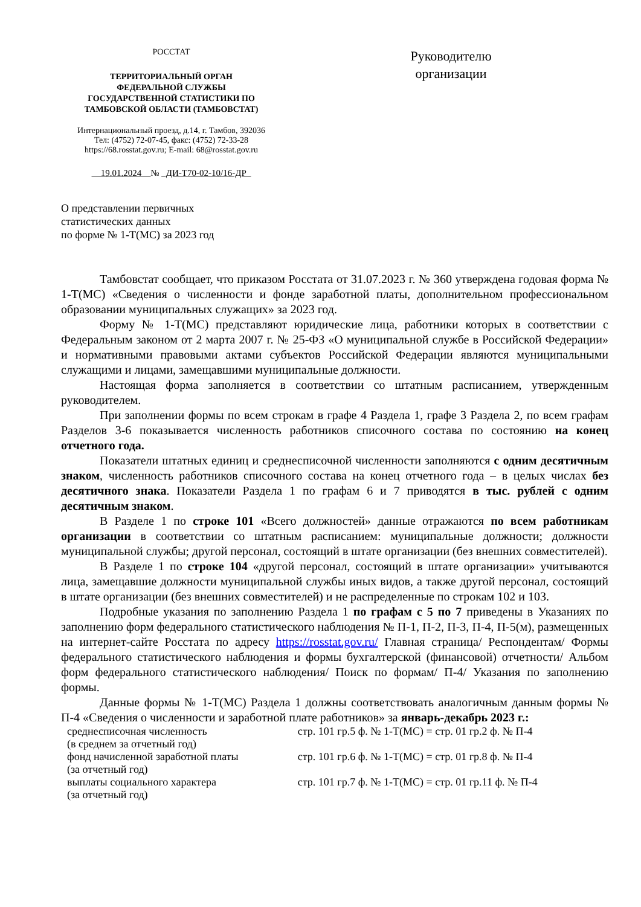РОССТАТ
ТЕРРИТОРИАЛЬНЫЙ ОРГАН
ФЕДЕРАЛЬНОЙ СЛУЖБЫ
ГОСУДАРСТВЕННОЙ СТАТИСТИКИ ПО
ТАМБОВСКОЙ ОБЛАСТИ (ТАМБОВСТАТ)
Интернациональный проезд, д.14, г. Тамбов, 392036
Тел: (4752) 72-07-45, факс: (4752) 72-33-28
https://68.rosstat.gov.ru; E-mail: 68@rosstat.gov.ru
__19.01.2024__№ _ДИ-Т70-02-10/16-ДР_
Руководителю
организации
О представлении первичных
статистических данных
по форме № 1-Т(МС) за 2023 год
Тамбовстат сообщает, что приказом Росстата от 31.07.2023 г. № 360 утверждена годовая форма № 1-Т(МС) «Сведения о численности и фонде заработной платы, дополнительном профессиональном образовании муниципальных служащих» за 2023 год.
Форму № 1-Т(МС) представляют юридические лица, работники которых в соответствии с Федеральным законом от 2 марта 2007 г. № 25-ФЗ «О муниципальной службе в Российской Федерации» и нормативными правовыми актами субъектов Российской Федерации являются муниципальными служащими и лицами, замещавшими муниципальные должности.
Настоящая форма заполняется в соответствии со штатным расписанием, утвержденным руководителем.
При заполнении формы по всем строкам в графе 4 Раздела 1, графе 3 Раздела 2, по всем графам Разделов 3-6 показывается численность работников списочного состава по состоянию на конец отчетного года.
Показатели штатных единиц и среднесписочной численности заполняются с одним десятичным знаком, численность работников списочного состава на конец отчетного года – в целых числах без десятичного знака. Показатели Раздела 1 по графам 6 и 7 приводятся в тыс. рублей с одним десятичным знаком.
В Разделе 1 по строке 101 «Всего должностей» данные отражаются по всем работникам организации в соответствии со штатным расписанием: муниципальные должности; должности муниципальной службы; другой персонал, состоящий в штате организации (без внешних совместителей).
В Разделе 1 по строке 104 «другой персонал, состоящий в штате организации» учитываются лица, замещавшие должности муниципальной службы иных видов, а также другой персонал, состоящий в штате организации (без внешних совместителей) и не распределенные по строкам 102 и 103.
Подробные указания по заполнению Раздела 1 по графам с 5 по 7 приведены в Указаниях по заполнению форм федерального статистического наблюдения № П-1, П-2, П-3, П-4, П-5(м), размещенных на интернет-сайте Росстата по адресу https://rosstat.gov.ru/ Главная страница/ Респондентам/ Формы федерального статистического наблюдения и формы бухгалтерской (финансовой) отчетности/ Альбом форм федерального статистического наблюдения/ Поиск по формам/ П-4/ Указания по заполнению формы.
Данные формы № 1-Т(МС) Раздела 1 должны соответствовать аналогичным данным формы № П-4 «Сведения о численности и заработной плате работников» за январь-декабрь 2023 г.:
| среднесписочная численность (в среднем за отчетный год) | стр. 101 гр.5 ф. № 1-Т(МС) = стр. 01 гр.2 ф. № П-4 |
| фонд начисленной заработной платы (за отчетный год) | стр. 101 гр.6 ф. № 1-Т(МС) = стр. 01 гр.8 ф. № П-4 |
| выплаты социального характера (за отчетный год) | стр. 101 гр.7 ф. № 1-Т(МС) = стр. 01 гр.11 ф. № П-4 |